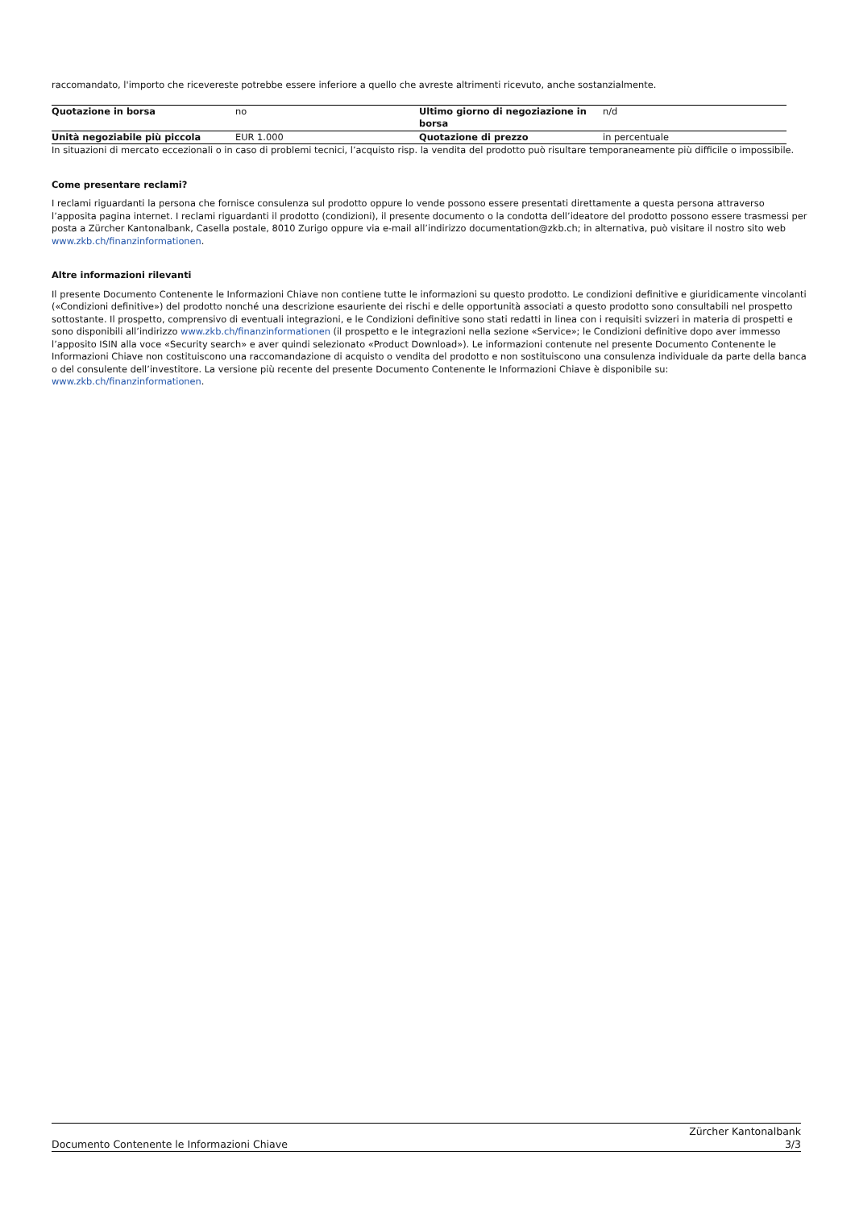raccomandato, l'importo che ricevereste potrebbe essere inferiore a quello che avreste altrimenti ricevuto, anche sostanzialmente.
| Quotazione in borsa | no | Ultimo giorno di negoziazione in borsa | n/d |
| Unità negoziabile più piccola | EUR 1.000 | Quotazione di prezzo | in percentuale |
In situazioni di mercato eccezionali o in caso di problemi tecnici, l’acquisto risp. la vendita del prodotto può risultare temporaneamente più difficile o impossibile.
Come presentare reclami?
I reclami riguardanti la persona che fornisce consulenza sul prodotto oppure lo vende possono essere presentati direttamente a questa persona attraverso l’apposita pagina internet. I reclami riguardanti il prodotto (condizioni), il presente documento o la condotta dell’ideatore del prodotto possono essere trasmessi per posta a Zürcher Kantonalbank, Casella postale, 8010 Zurigo oppure via e-mail all’indirizzo documentation@zkb.ch; in alternativa, può visitare il nostro sito web www.zkb.ch/finanzinformationen.
Altre informazioni rilevanti
Il presente Documento Contenente le Informazioni Chiave non contiene tutte le informazioni su questo prodotto. Le condizioni definitive e giuridicamente vincolanti («Condizioni definitive») del prodotto nonché una descrizione esauriente dei rischi e delle opportunità associati a questo prodotto sono consultabili nel prospetto sottostante. Il prospetto, comprensivo di eventuali integrazioni, e le Condizioni definitive sono stati redatti in linea con i requisiti svizzeri in materia di prospetti e sono disponibili all’indirizzo www.zkb.ch/finanzinformationen (il prospetto e le integrazioni nella sezione «Service»; le Condizioni definitive dopo aver immesso l’apposito ISIN alla voce «Security search» e aver quindi selezionato «Product Download»). Le informazioni contenute nel presente Documento Contenente le Informazioni Chiave non costituiscono una raccomandazione di acquisto o vendita del prodotto e non sostituiscono una consulenza individuale da parte della banca o del consulente dell’investitore. La versione più recente del presente Documento Contenente le Informazioni Chiave è disponibile su: www.zkb.ch/finanzinformationen.
Documento Contenente le Informazioni Chiave
Zürcher Kantonalbank
3/3